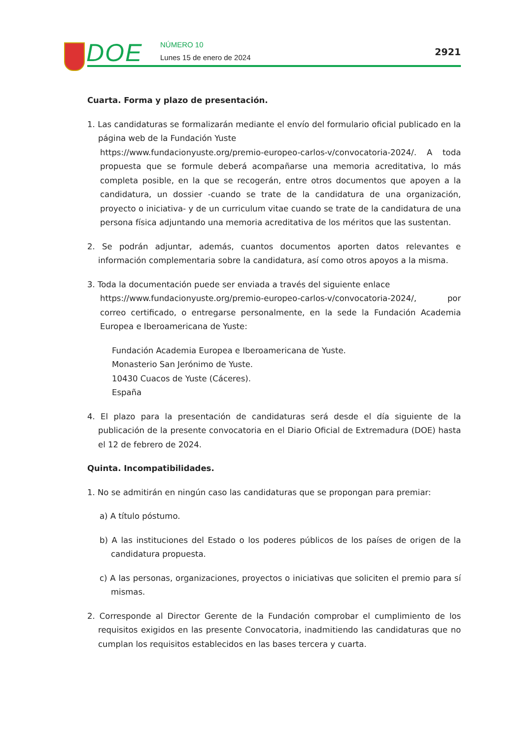DOE NÚMERO 10
Lunes 15 de enero de 2024
2921
Cuarta. Forma y plazo de presentación.
1. Las candidaturas se formalizarán mediante el envío del formulario oficial publicado en la página web de la Fundación Yuste
https://www.fundacionyuste.org/premio-europeo-carlos-v/convocatoria-2024/. A toda propuesta que se formule deberá acompañarse una memoria acreditativa, lo más completa posible, en la que se recogerán, entre otros documentos que apoyen a la candidatura, un dossier -cuando se trate de la candidatura de una organización, proyecto o iniciativa- y de un curriculum vitae cuando se trate de la candidatura de una persona física adjuntando una memoria acreditativa de los méritos que las sustentan.
2. Se podrán adjuntar, además, cuantos documentos aporten datos relevantes e información complementaria sobre la candidatura, así como otros apoyos a la misma.
3. Toda la documentación puede ser enviada a través del siguiente enlace
https://www.fundacionyuste.org/premio-europeo-carlos-v/convocatoria-2024/, por correo certificado, o entregarse personalmente, en la sede la Fundación Academia Europea e Iberoamericana de Yuste:
Fundación Academia Europea e Iberoamericana de Yuste.
Monasterio San Jerónimo de Yuste.
10430 Cuacos de Yuste (Cáceres).
España
4. El plazo para la presentación de candidaturas será desde el día siguiente de la publicación de la presente convocatoria en el Diario Oficial de Extremadura (DOE) hasta el 12 de febrero de 2024.
Quinta. Incompatibilidades.
1. No se admitirán en ningún caso las candidaturas que se propongan para premiar:
a) A título póstumo.
b) A las instituciones del Estado o los poderes públicos de los países de origen de la candidatura propuesta.
c) A las personas, organizaciones, proyectos o iniciativas que soliciten el premio para sí mismas.
2. Corresponde al Director Gerente de la Fundación comprobar el cumplimiento de los requisitos exigidos en las presente Convocatoria, inadmitiendo las candidaturas que no cumplan los requisitos establecidos en las bases tercera y cuarta.